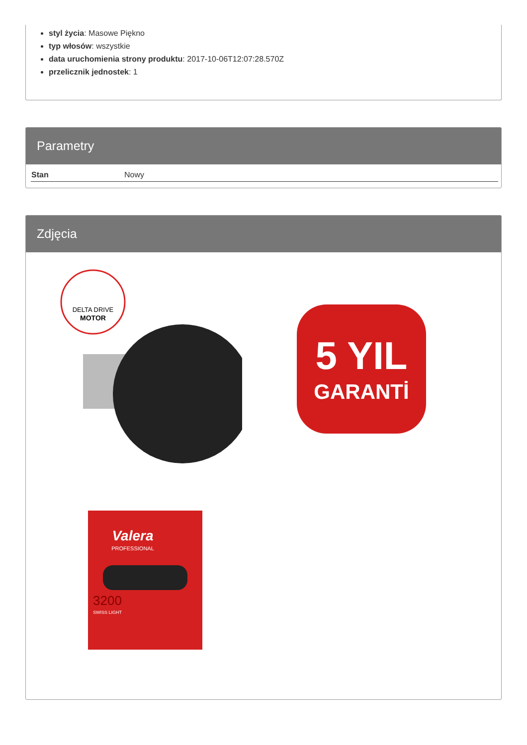styl życia: Masowe Piękno
typ włosów: wszystkie
data uruchomienia strony produktu: 2017-10-06T12:07:28.570Z
przelicznik jednostek: 1
Parametry
| Stan | Nowy |
Zdjęcia
DELTA DRIVE
MOTOR
5 YIL
GARANTİ
Valera
PROFESSIONAL
3200
SWISS LIGHT